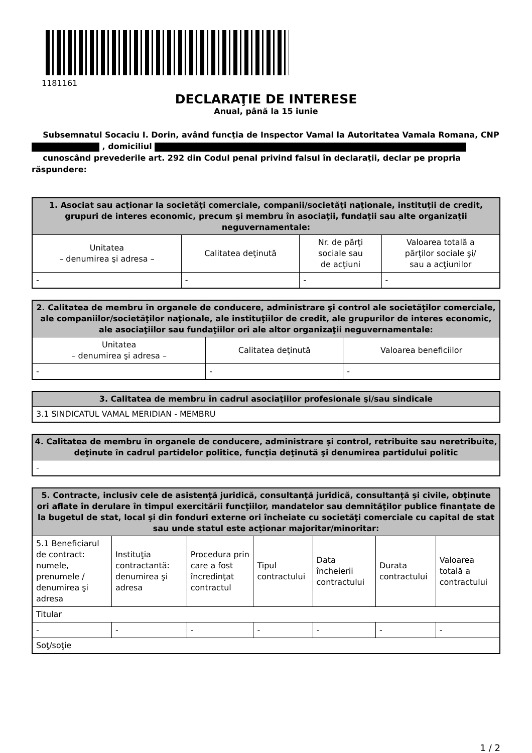1181161
DECLARAŢIE DE INTERESE
Anual, până la 15 iunie
Subsemnatul Socaciu I. Dorin, având funcţia de Inspector Vamal la Autoritatea Vamala Romana, CNP , domiciliul
cunoscând prevederile art. 292 din Codul penal privind falsul în declaraţii, declar pe propria răspundere:
| 1. Asociat sau acţionar la societăţi comerciale, companii/societăţi naţionale, instituţii de credit, grupuri de interes economic, precum şi membru în asociaţii, fundaţii sau alte organizaţii neguvernamentale: | | | |
| --- | --- | --- | --- |
| Unitatea – denumirea şi adresa – | Calitatea deţinută | Nr. de părţi sociale sau de acţiuni | Valoarea totală a părţilor sociale şi/ sau a acţiunilor |
| - | - | - | - |
| 2. Calitatea de membru în organele de conducere, administrare şi control ale societăţilor comerciale, ale companiilor/societăţilor naţionale, ale instituţiilor de credit, ale grupurilor de interes economic, ale asociaţiilor sau fundaţiilor ori ale altor organizaţii neguvernamentale: | | |
| --- | --- | --- |
| Unitatea – denumirea şi adresa – | Calitatea deţinută | Valoarea beneficiilor |
| - | - | - |
| 3. Calitatea de membru în cadrul asociaţiilor profesionale şi/sau sindicale |
| --- |
| 3.1 SINDICATUL VAMAL MERIDIAN - MEMBRU |
| 4. Calitatea de membru în organele de conducere, administrare şi control, retribuite sau neretribuite, deţinute în cadrul partidelor politice, funcţia deţinută şi denumirea partidului politic |
| --- |
| - |
| 5. Contracte, inclusiv cele de asistenţă juridică, consultanţă juridică, consultanţă şi civile, obţinute ori aflate în derulare în timpul exercitării funcţiilor, mandatelor sau demnităţilor publice finanţate de la bugetul de stat, local şi din fonduri externe ori încheiate cu societăţi comerciale cu capital de stat sau unde statul este acţionar majoritar/minoritar: | | | | | | |
| --- | --- | --- | --- | --- | --- | --- |
| 5.1 Beneficiarul de contract: numele, prenumele / denumirea şi adresa | Instituţia contractantă: denumirea şi adresa | Procedura prin care a fost încredinţat contractul | Tipul contractului | Data încheierii contractului | Durata contractului | Valoarea totală a contractului |
| Titular | | | | | | |
| - | - | - | - | - | - | - |
| Soţ/soţie | | | | | | |
1 / 2